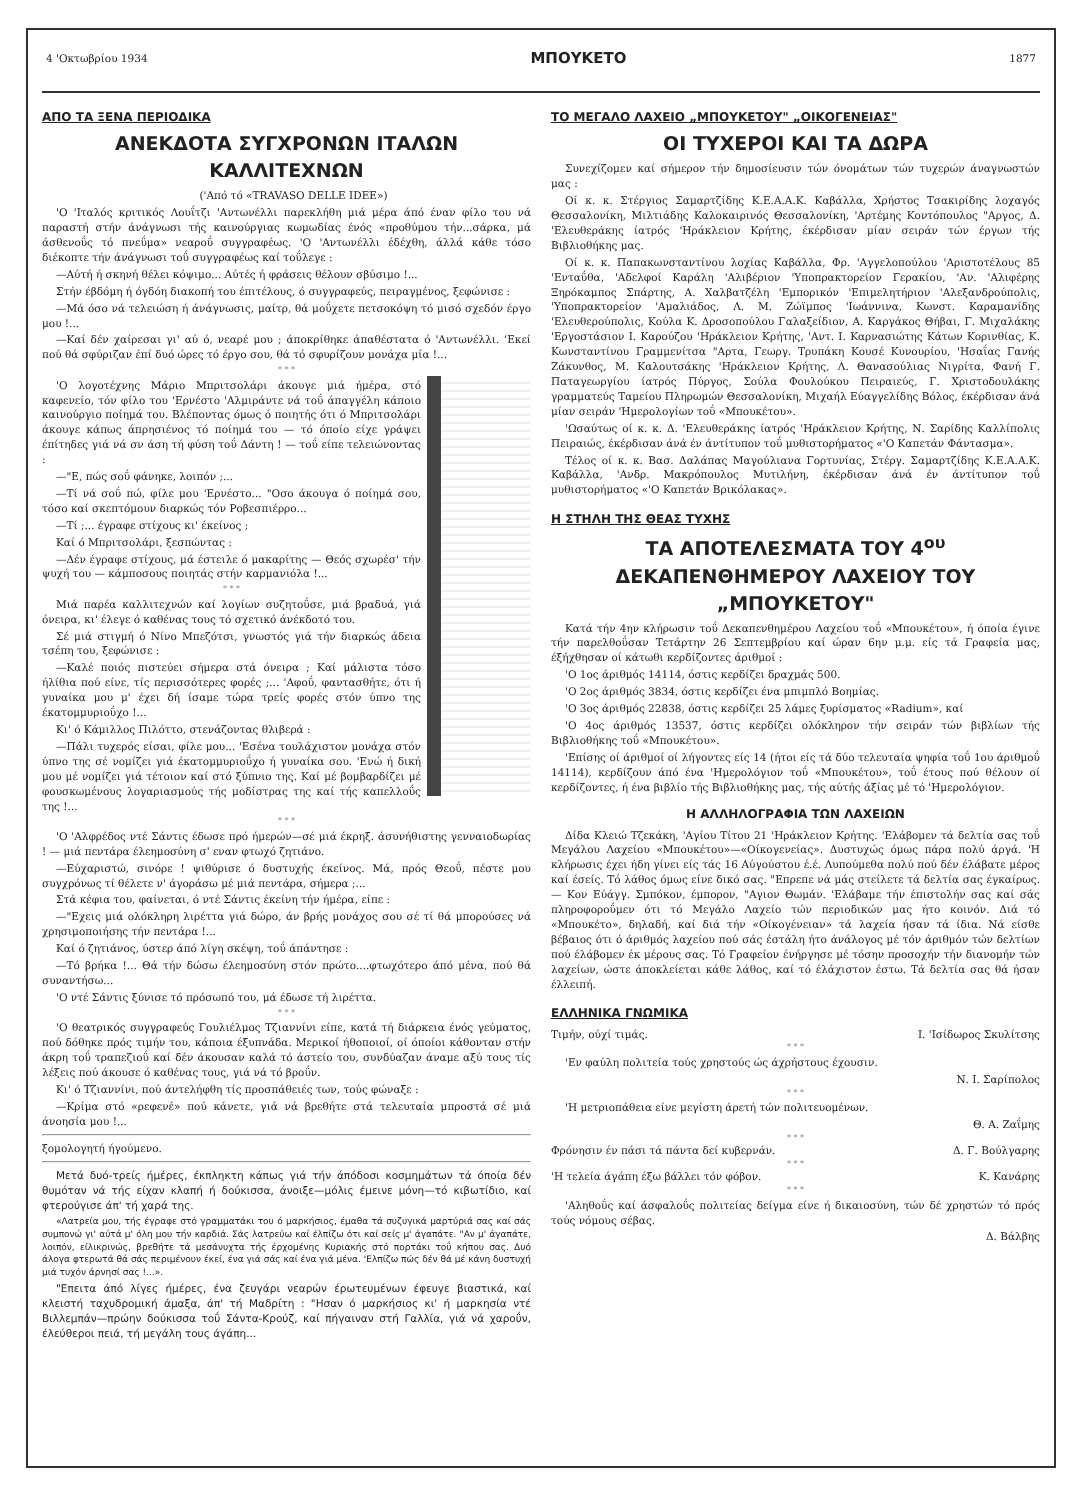4 'Οκτωβρίου 1934 ΜΠΟΥΚΕΤΟ 1877
ΑΠΟ ΤΑ ΞΕΝΑ ΠΕΡΙΟΔΙΚΑ
ΑΝΕΚΔΟΤΑ ΣΥΓΧΡΟΝΩΝ ΙΤΑΛΩΝ ΚΑΛΛΙΤΕΧΝΩΝ
('Από τό «TRAVASO DELLE IDEE»)
'Ο 'Ιταλός κριτικός Λουΐτζι 'Αντωνέλλι παρεκλήθη μιά μέρα άπό έναν φίλο του νά παραστή στήν άνάγνωσι τής καινούργιας κωμωδίας ένός «προθύμου τήν...σάρκα, μά άσθενοΰς τό πνεΰμα» νεαροΰ συγγραφέως. 'Ο 'Αντωνέλλι έδέχθη, άλλά κάθε τόσο διέκοπτε τήν άνάγνωσι τοΰ συγγραφέως καί τοΰλεγε :
—Αύτή ή σκηνή θέλει κόψιμο... Αύτές ή φράσεις θέλουν σβύσιμο !...
Στήν έβδόμη ή όγδόη διακοπή του έπιτέλους, ό συγγραφεύς, πειραγμένος, ξεφώνισε :
—Μά όσο νά τελειώση ή άνάγνωσις, μαίτρ, θά μοΰχετε πετσοκόψη τό μισό σχεδόν έργο μου !...
—Καί δέν χαίρεσαι γι' αύ ό, νεαρέ μου ; άποκρίθηκε άπαθέστατα ό 'Αντωνέλλι. 'Εκεί πού θά σφύριζαν έπί δυό ώρες τό έργο σου, θά τό σφυρίζουν μονάχα μία !...
* * *
'Ο λογοτέχνης Μάριο Μπριτσολάρι άκουγε μιά ήμέρα, στό καφενείο, τόν φίλο του 'Ερνέστο 'Αλμιράντε νά τοΰ άπαγγέλη κάποιο καινούργιο ποίημά του. Βλέποντας όμως ό ποιητής ότι ό Μπριτσολάρι άκουγε κάπως άπρησιένος τό ποίημά του — τό όποίο είχε γράψει έπίτηδες γιά νά σν άση τή φύση τοΰ Δάντη ! — τοΰ είπε τελειώνοντας :
—"Ε, πώς σοΰ φάνηκε, λοιπόν ;...
—Τί νά σοΰ πώ, φίλε μου 'Ερνέστο... "Οσο άκουγα ό ποίημά σου, τόσο καί σκεπτόμουν διαρκώς τόν Ροβεσπιέρρο...
—Τί ;... έγραφε στίχους κι' έκείνος ;
Καί ό Μπριτσολάρι, ξεσπώντας :
—Δέν έγραφε στίχους, μά έστειλε ό μακαρίτης — Θεός σχωρέσ' τήν ψυχή του — κάμποσους ποιητάς στήν καρμανιόλα !...
* * *
Μιά παρέα καλλιτεχνών καί λογίων συζητοΰσε, μιά βραδυά, γιά όνειρα, κι' έλεγε ό καθένας τους τό σχετικό άνέκδοτό του.
Σέ μιά στιγμή ό Νίνο Μπεζότσι, γνωστός γιά τήν διαρκώς άδεια τσέπη του, ξεφώνισε :
—Καλέ ποιός πιστεύει σήμερα στά όνειρα ; Καί μάλιστα τόσο ήλίθια πού είνε, τίς περισσότερες φορές ;... 'Αφοΰ, φαντασθήτε, ότι ή γυναίκα μου μ' έχει δή ίσαμε τώρα τρείς φορές στόν ύπνο της έκατομμυριοΰχο !...
Κι' ό Κάμιλλος Πιλόττο, στενάζοντας θλιβερά :
—Πάλι τυχερός είσαι, φίλε μου... 'Εσένα τουλάχιστον μονάχα στόν ύπνο της σέ νομίζει γιά έκατομμυριοΰχο ή γυναίκα σου. 'Ενώ ή δική μου μέ νομίζει γιά τέτοιον καί στό ξύπνιο της. Καί μέ βομβαρδίζει μέ φουσκωμένους λογαριασμούς τής μοδίστρας της καί τής καπελλοΰς της !...
* * *
'Ο 'Αλφρέδος ντέ Σάντις έδωσε πρό ήμερών—σέ μιά έκρηξ. άσυνήθιστης γενναιοδωρίας ! — μιά πεντάρα έλεημοσύνη σ' εναν φτωχό ζητιάνο.
—Εύχαριστώ, σινόρε ! ψιθύρισε ό δυστυχής έκείνος. Μά, πρός Θεοΰ, πέστε μου συγχρόνως τί θέλετε ν' άγοράσω μέ μιά πεντάρα, σήμερα ;...
Στά κέφια του, φαίνεται, ό ντέ Σάντις έκείνη τήν ήμέρα, είπε :
—"Εχεις μιά ολόκληρη λιρέττα γιά δώρο, άν βρής μονάχος σου σέ τί θά μπορούσες νά χρησιμοποιήσης τήν πεντάρα !...
Καί ό ζητιάνος, ύστερ άπό λίγη σκέψη, τοΰ άπάντησε :
—Τό βρήκα !... Θά τήν δώσω έλεημοσύνη στόν πρώτο....φτωχότερο άπό μένα, πού θά συναντήσω...
'Ο ντέ Σάντις ξύνισε τό πρόσωπό του, μά έδωσε τή λιρέττα.
* * *
'Ο θεατρικός συγγραφεύς Γουλιέλμος Τζιαννίνι είπε, κατά τή διάρκεια ένός γεύματος, πού δόθηκε πρός τιμήν του, κάποια έξυπνάδα. Μερικοί ήθοποιοί, οί όποίοι κάθονταν στήν άκρη τοΰ τραπεζιοΰ καί δέν άκουσαν καλά τό άστείο του, συνδύαζαν άναμε αξύ τους τίς λέξεις πού άκουσε ό καθένας τους, γιά νά τό βροΰν.
Κι' ό Τζιαννίνι, πού άντελήφθη τίς προσπάθειές των, τούς φώναξε :
—Κρίμα στό «ρεφενέ» πού κάνετε, γιά νά βρεθήτε στά τελευταία μπροστά σέ μιά άνοησία μου !...
ξομολογητή ήγούμενο.
Μετά δυό-τρείς ήμέρες, έκπληκτη κάπως γιά τήν άπόδοσι κοσμημάτων τά όποία δέν θυμόταν νά τής είχαν κλαπή ή δούκισσα, άνοιξε—μόλις έμεινε μόνη—τό κιβωτίδιο, καί φτερούγισε άπ' τή χαρά της.
«Λατρεία μου, τής έγραφε στό γραμματάκι του ό μαρκήσιος, έμαθα τά συζυγικά μαρτύριά σας καί σάς συμπονώ γι' αύτά μ' όλη μου τήν καρδιά. Σάς λατρεύω καί έλπίζω ότι καί σείς μ' άγαπάτε. "Αν μ' άγαπάτε, λοιπόν, είλικρινώς, βρεθήτε τά μεσάνυχτα τής έρχομένης Κυριακής στό πορτάκι τοΰ κήπου σας. Δυό άλογα φτερωτά θά σάς περιμένουν έκεί, ένα γιά σάς καί ένα γιά μένα. 'Ελπίζω πώς δέν θά μέ κάνη δυστυχή μιά τυχόν άρνησί σας !...».
"Επειτα άπό λίγες ήμέρες, ένα ζευγάρι νεαρών έρωτευμένων έφευγε βιαστικά, καί κλειστή ταχυδρομική άμαξα, άπ' τή Μαδρίτη : "Ησαν ό μαρκήσιος κι' ή μαρκησία ντέ Βιλλεμπάν—πρώην δούκισσα τοΰ Σάντα-Κρούζ, καί πήγαιναν στή Γαλλία, γιά νά χαροΰν, έλεύθεροι πειά, τή μεγάλη τους άγάπη...
ΤΟ ΜΕΓΑΛΟ ΛΑΧΕΙΟ „ΜΠΟΥΚΕΤΟΥ" „ΟΙΚΟΓΕΝΕΙΑΣ"
ΟΙ ΤΥΧΕΡΟΙ ΚΑΙ ΤΑ ΔΩΡΑ
Συνεχίζομεν καί σήμερον τήν δημοσίευσιν τών όνομάτων τών τυχερών άναγνωστών μας :
Οί κ. κ. Στέργιος Σαμαρτζίδης Κ.Ε.Α.Α.Κ. Καβάλλα, Χρήστος Τσακιρίδης λοχαγός Θεσσαλονίκη, Μιλτιάδης Καλοκαιρινός Θεσσαλονίκη, 'Αρτέμης Κοντόπουλος "Αργος, Δ. 'Ελευθεράκης ίατρός 'Ηράκλειον Κρήτης, έκέρδισαν μίαν σειράν τών έργων τής Βιβλιοθήκης μας.
Οί κ. κ. Παπακωνσταντίνου λοχίας Καβάλλα, Φρ. 'Αγγελοπούλου 'Αριστοτέλους 85 'Ενταΰθα, 'Αδελφοί Καράλη 'Αλιβέριον 'Υποπρακτορείον Γερακίου, 'Αν. 'Αλιφέρης Ξηρόκαμπος Σπάρτης, Α. Χαλβατζέλη 'Εμπορικόν 'Επιμελητήριον 'Αλεξανδρούπολις, 'Υποπρακτορείον 'Αμαλιάδος, Λ. Μ. Ζώϊμπος 'Ιωάννινα, Κωνστ. Καραμανίδης 'Ελευθερούπολις, Κούλα Κ. Δροσοπούλου Γαλαξείδιον, Α. Καργάκος Θήβαι, Γ. Μιχαλάκης 'Εργοστάσιον Ι. Καρούζου 'Ηράκλειον Κρήτης, 'Αντ. Ι. Καρνασιώτης Κάτων Κορινθίας, Κ. Κωνσταντίνου Γραμμενίτσα "Αρτα, Γεωργ. Τρυπάκη Κουσέ Κυνουρίου, 'Ησαΐας Γανής Ζάκυνθος, Μ. Καλουτσάκης 'Ηράκλειον Κρήτης, Λ. Θανασούλιας Νιγρίτα, Φανή Γ. Παταγεωργίου ίατρός Πύργος, Σούλα Φουλούκου Πειραιεύς, Γ. Χριστοδουλάκης γραμματεύς Ταμείου Πληρωμών Θεσσαλονίκη, Μιχαήλ Εύαγγελίδης Βόλος, έκέρδισαν άνά μίαν σειράν 'Ημερολογίων τοΰ «Μπουκέτου».
'Ωσαύτως οί κ. κ. Δ. 'Ελευθεράκης ίατρός 'Ηράκλειον Κρήτης, Ν. Σαρίδης Καλλίπολις Πειραιώς, έκέρδισαν άνά έν άντίτυπον τοΰ μυθιστορήματος «'Ο Καπετάν Φάντασμα».
Τέλος οί κ. κ. Βασ. Δαλάπας Μαγούλιανα Γορτυνίας, Στέργ. Σαμαρτζίδης Κ.Ε.Α.Α.Κ. Καβάλλα, 'Ανδρ. Μακρόπουλος Μυτιλήνη, έκέρδισαν άνά έν άντίτυπον τοΰ μυθιστορήματος «'Ο Καπετάν Βρικόλακας».
Η ΣΤΗΛΗ ΤΗΣ ΘΕΑΣ ΤΥΧΗΣ
ΤΑ ΑΠΟΤΕΛΕΣΜΑΤΑ ΤΟΥ 4<sup>ου</sup> ΔΕΚΑΠΕΝΘΗΜΕΡΟΥ ΛΑΧΕΙΟΥ ΤΟΥ „ΜΠΟΥΚΕΤΟΥ"
Κατά τήν 4ην κλήρωσιν τοΰ Δεκαπενθημέρου Λαχείου τοΰ «Μπουκέτου», ή όποία έγινε τήν παρελθοΰσαν Τετάρτην 26 Σεπτεμβρίου καί ώραν 6ην μ.μ. είς τά Γραφεία μας, έξήχθησαν οί κάτωθι κερδίζοντες άριθμοί :
'Ο 1ος άριθμός 14114, όστις κερδίζει δραχμάς 500.
'Ο 2ος άριθμός 3834, όστις κερδίζει ένα μπιμπλό Βοημίας.
'Ο 3ος άριθμός 22838, όστις κερδίζει 25 λάμες ξυρίσματος «Radium», καί
'Ο 4ος άριθμός 13537, όστις κερδίζει ολόκληρον τήν σειράν τών βιβλίων τής Βιβλιοθήκης τοΰ «Μπουκέτου».
'Επίσης οί άριθμοί οί λήγοντες είς 14 (ήτοι είς τά δύο τελευταία ψηφία τοΰ 1ου άριθμοΰ 14114), κερδίζουν άπό ένα 'Ημερολόγιον τοΰ «Μπουκέτου», τοΰ έτους πού θέλουν οί κερδίζοντες, ή ένα βιβλίο τής Βιβλιοθήκης μας, τής αύτής άξίας μέ τό 'Ημερολόγιον.
Η ΑΛΛΗΛΟΓΡΑΦΙΑ ΤΩΝ ΛΑΧΕΙΩΝ
Δίδα Κλειώ Τζεκάκη, 'Αγίου Τίτου 21 'Ηράκλειον Κρήτης. 'Ελάβομεν τά δελτία σας τοΰ Μεγάλου Λαχείου «Μπουκέτου»—«Οίκογενείας». Δυστυχώς όμως πάρα πολύ άργά. 'Η κλήρωσις έχει ήδη γίνει είς τάς 16 Αύγούστου έ.έ. Λυπούμεθα πολύ πού δέν έλάβατε μέρος καί έσείς. Τό λάθος όμως είνε δικό σας. "Επρεπε νά μάς στείλετε τά δελτία σας έγκαίρως. — Κον Εύάγγ. Σμπόκον, έμπορον, "Αγιον Θωμάν. 'Ελάβαμε τήν έπιστολήν σας καί σάς πληροφοροΰμεν ότι τό Μεγάλο Λαχείο τών περιοδικών μας ήτο κοινόν. Διά τό «Μπουκέτο», δηλαδή, καί διά τήν «Οίκογένειαν» τά λαχεία ήσαν τά ίδια. Νά είσθε βέβαιος ότι ό άριθμός λαχείου πού σάς έστάλη ήτο άνάλογος μέ τόν άριθμόν τών δελτίων πού έλάβομεν έκ μέρους σας. Τό Γραφείον ένήργησε μέ τόσην προσοχήν τήν διανομήν τών λαχείων, ώστε άποκλείεται κάθε λάθος, καί τό έλάχιστον έστω. Τά δελτία σας θά ήσαν έλλειπή.
ΕΛΛΗΝΙΚΑ ΓΝΩΜΙΚΑ
Τιμήν, ούχί τιμάς. Ι. 'Ισίδωρος Σκυλίτσης
* * *
'Εν φαύλη πολιτεία τούς χρηστούς ώς άχρήστους έχουσιν.
Ν. Ι. Σαρίπολος
* * *
'Η μετριοπάθεια είνε μεγίστη άρετή τών πολιτευομένων.
Θ. Α. Ζαΐμης
* * *
Φρόνησιν έν πάσι τά πάντα δεί κυβερνάν. Δ. Γ. Βούλγαρης
* * *
'Η τελεία άγάπη έξω βάλλει τόν φόβον. Κ. Κανάρης
* * *
'Αληθοΰς καί άσφαλοΰς πολιτείας δείγμα είνε ή δικαιοσύνη, τών δέ χρηστών τό πρός τούς νόμους σέβας.
Δ. Βάλβης